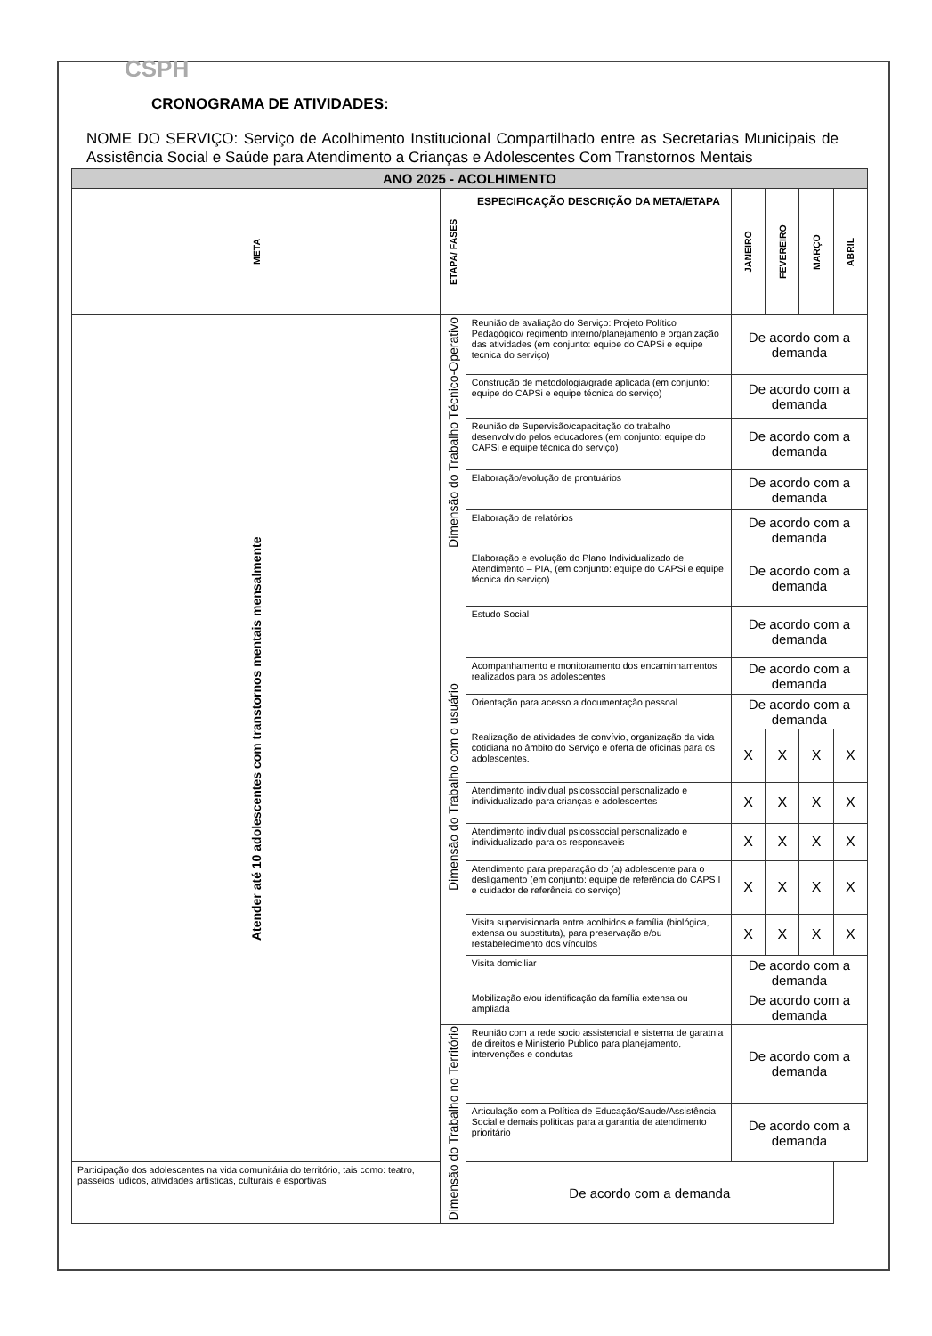CSPH
CRONOGRAMA DE ATIVIDADES:
NOME DO SERVIÇO: Serviço de Acolhimento Institucional Compartilhado entre as Secretarias Municipais de Assistência Social e Saúde para Atendimento a Crianças e Adolescentes Com Transtornos Mentais
| ANO 2025 - ACOLHIMENTO | | | | | | |
| META | ETAPA/ FASES | ESPECIFICAÇÃO DESCRIÇÃO DA META/ETAPA | JANEIRO | FEVEREIRO | MARÇO | ABRIL |
| Atender até 10 adolescentes com transtornos mentais mensalmente | Dimensão do Trabalho Técnico-Operativo | Reunião de avaliação do Serviço: Projeto Político Pedagógico/ regimento interno/planejamento e organização das atividades (em conjunto: equipe do CAPSi e equipe tecnica do serviço) | De acordo com a demanda | | | |
| | | Construção de metodologia/grade aplicada (em conjunto: equipe do CAPSi e equipe técnica do serviço) | De acordo com a demanda | | | |
| | | Reunião de Supervisão/capacitação do trabalho desenvolvido pelos educadores (em conjunto: equipe do CAPSi e equipe técnica do serviço) | De acordo com a demanda | | | |
| | | Elaboração/evolução de prontuários | De acordo com a demanda | | | |
| | | Elaboração de relatórios | De acordo com a demanda | | | |
| | Dimensão do Trabalho com o usuário | Elaboração e evolução do Plano Individualizado de Atendimento – PIA, (em conjunto: equipe do CAPSi e equipe técnica do serviço) | De acordo com a demanda | | | |
| | | Estudo Social | De acordo com a demanda | | | |
| | | Acompanhamento e monitoramento dos encaminhamentos realizados para os adolescentes | De acordo com a demanda | | | |
| | | Orientação para acesso a documentação pessoal | De acordo com a demanda | | | |
| | | Realização de atividades de convívio, organização da vida cotidiana no âmbito do Serviço e oferta de oficinas para os adolescentes. | X | X | X | X |
| | | Atendimento individual psicossocial personalizado e individualizado para crianças e adolescentes | X | X | X | X |
| | | Atendimento individual psicossocial personalizado e individualizado para os responsaveis | X | X | X | X |
| | | Atendimento para preparação do (a) adolescente para o desligamento (em conjunto: equipe de referência do CAPS I e cuidador de referência do serviço) | X | X | X | X |
| | | Visita supervisionada entre acolhidos e família (biológica, extensa ou substituta), para preservação e/ou restabelecimento dos vínculos | X | X | X | X |
| | | Visita domiciliar | De acordo com a demanda | | | |
| | | Mobilização e/ou identificação da família extensa ou ampliada | De acordo com a demanda | | | |
| | Dimensão do Trabalho no Território | Reunião com a rede socio assistencial e sistema de garatnia de direitos e Ministerio Publico para planejamento, intervenções e condutas | De acordo com a demanda | | | |
| | | Articulação com a Política de Educação/Saude/Assistência Social e demais politicas para a garantia de atendimento prioritário | De acordo com a demanda | | | |
| Participação dos adolescentes na vida comunitária do território, tais como: teatro, passeios ludicos, atividades artísticas, culturais e esportivas | | De acordo com a demanda | | | | |